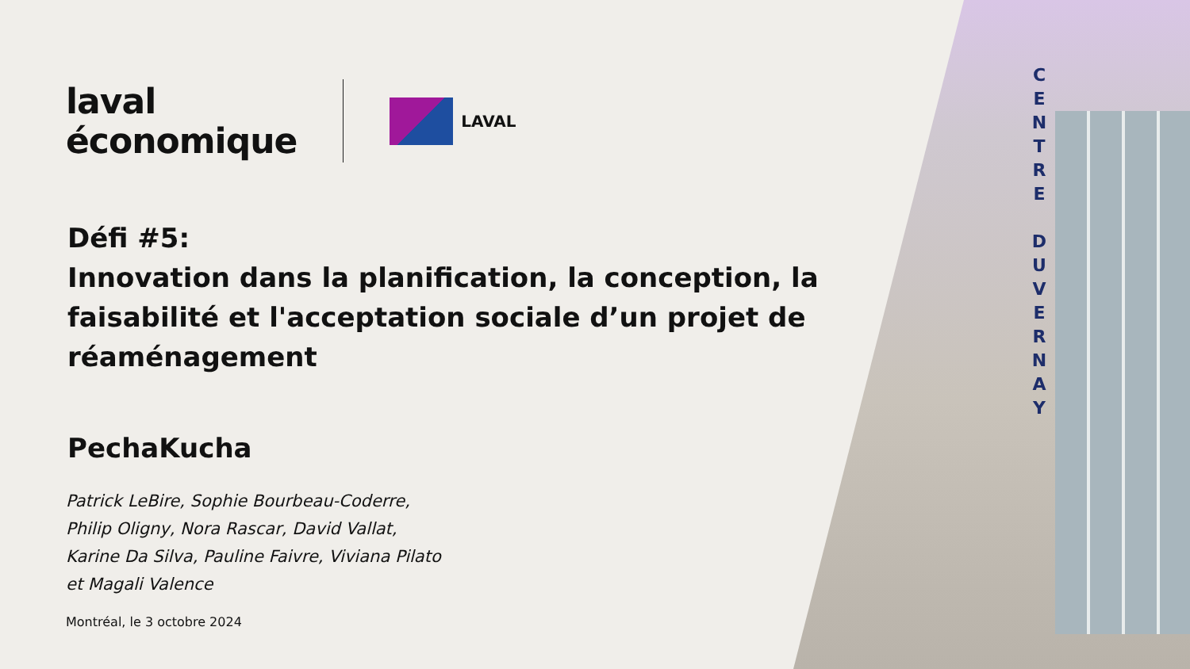C E N T R E
D U V E R N A Y
laval
économique
LAVAL
Défi #5:
Innovation dans la planification, la conception, la faisabilité et l'acceptation sociale d’un projet de réaménagement
PechaKucha
Patrick LeBire, Sophie Bourbeau-Coderre,
Philip Oligny, Nora Rascar, David Vallat,
Karine Da Silva, Pauline Faivre, Viviana Pilato
et Magali Valence
Montréal, le 3 octobre 2024